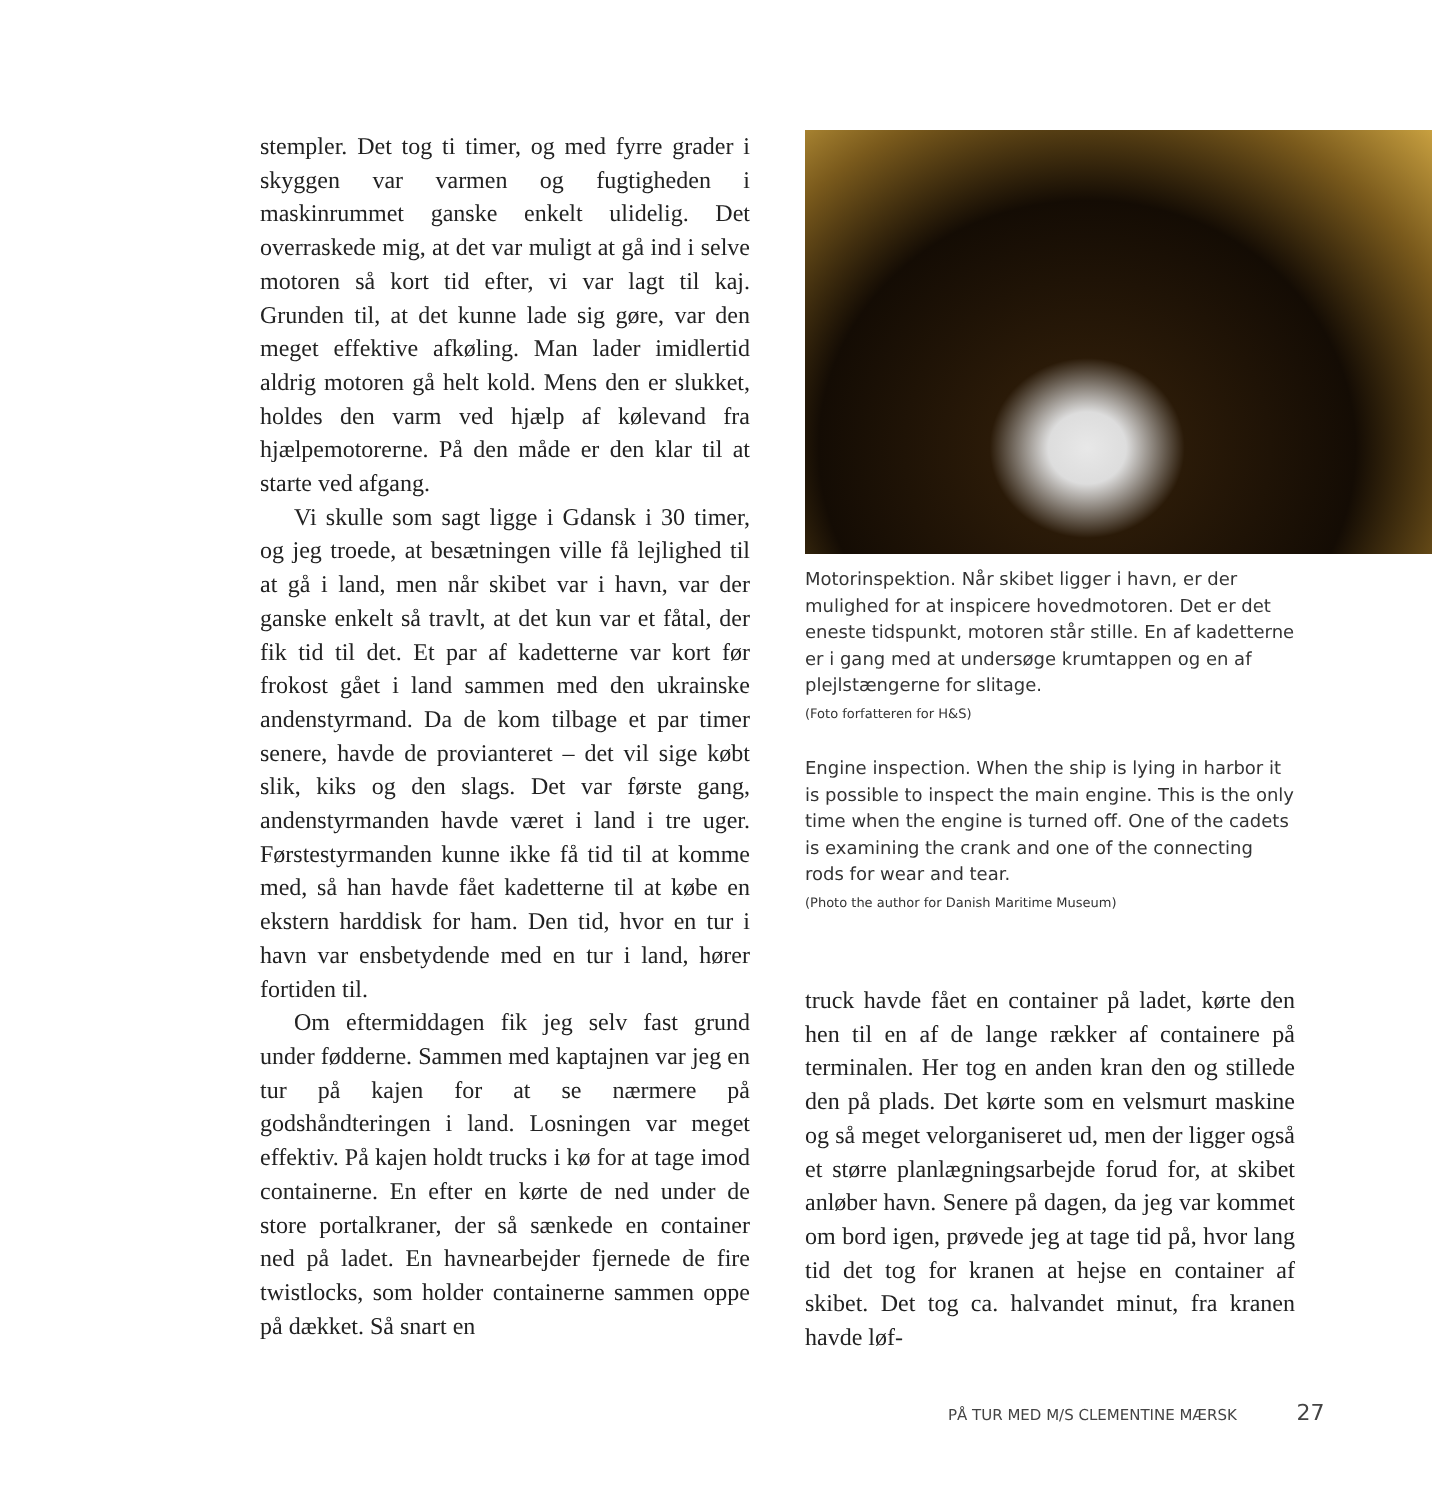stempler. Det tog ti timer, og med fyrre grader i skyggen var varmen og fugtigheden i maskinrummet ganske enkelt ulidelig. Det overraskede mig, at det var muligt at gå ind i selve motoren så kort tid efter, vi var lagt til kaj. Grunden til, at det kunne lade sig gøre, var den meget effektive afkøling. Man lader imidlertid aldrig motoren gå helt kold. Mens den er slukket, holdes den varm ved hjælp af kølevand fra hjælpemotorerne. På den måde er den klar til at starte ved afgang.
Vi skulle som sagt ligge i Gdansk i 30 timer, og jeg troede, at besætningen ville få lejlighed til at gå i land, men når skibet var i havn, var der ganske enkelt så travlt, at det kun var et fåtal, der fik tid til det. Et par af kadetterne var kort før frokost gået i land sammen med den ukrainske andenstyrmand. Da de kom tilbage et par timer senere, havde de provianteret – det vil sige købt slik, kiks og den slags. Det var første gang, andenstyrmanden havde været i land i tre uger. Førstestyrmanden kunne ikke få tid til at komme med, så han havde fået kadetterne til at købe en ekstern harddisk for ham. Den tid, hvor en tur i havn var ensbetydende med en tur i land, hører fortiden til.
Om eftermiddagen fik jeg selv fast grund under fødderne. Sammen med kaptajnen var jeg en tur på kajen for at se nærmere på godshåndteringen i land. Losningen var meget effektiv. På kajen holdt trucks i kø for at tage imod containerne. En efter en kørte de ned under de store portalkraner, der så sænkede en container ned på ladet. En havnearbejder fjernede de fire twistlocks, som holder containerne sammen oppe på dækket. Så snart en
Motorinspektion. Når skibet ligger i havn, er der mulighed for at inspicere hovedmotoren. Det er det eneste tidspunkt, motoren står stille. En af kadetterne er i gang med at undersøge krumtappen og en af plejlstængerne for slitage.
(Foto forfatteren for H&S)
Engine inspection. When the ship is lying in harbor it is possible to inspect the main engine. This is the only time when the engine is turned off. One of the cadets is examining the crank and one of the connecting rods for wear and tear.
(Photo the author for Danish Maritime Museum)
truck havde fået en container på ladet, kørte den hen til en af de lange rækker af containere på terminalen. Her tog en anden kran den og stillede den på plads. Det kørte som en velsmurt maskine og så meget velorganiseret ud, men der ligger også et større planlægningsarbejde forud for, at skibet anløber havn. Senere på dagen, da jeg var kommet om bord igen, prøvede jeg at tage tid på, hvor lang tid det tog for kranen at hejse en container af skibet. Det tog ca. halvandet minut, fra kranen havde løf-
PÅ TUR MED M/S CLEMENTINE MÆRSK 27